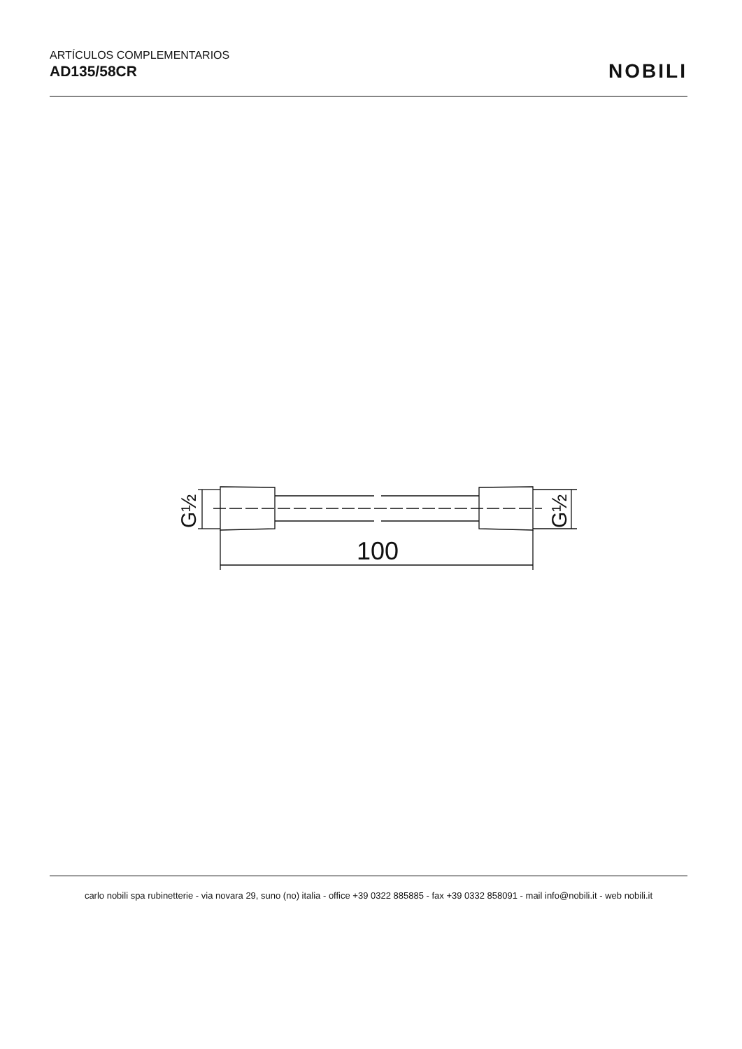ARTÍCULOS COMPLEMENTARIOS
AD135/58CR
NOBILI
100
G½
G½
carlo nobili spa rubinetterie - via novara 29, suno (no) italia - office +39 0322 885885 - fax +39 0332 858091 - mail info@nobili.it - web nobili.it